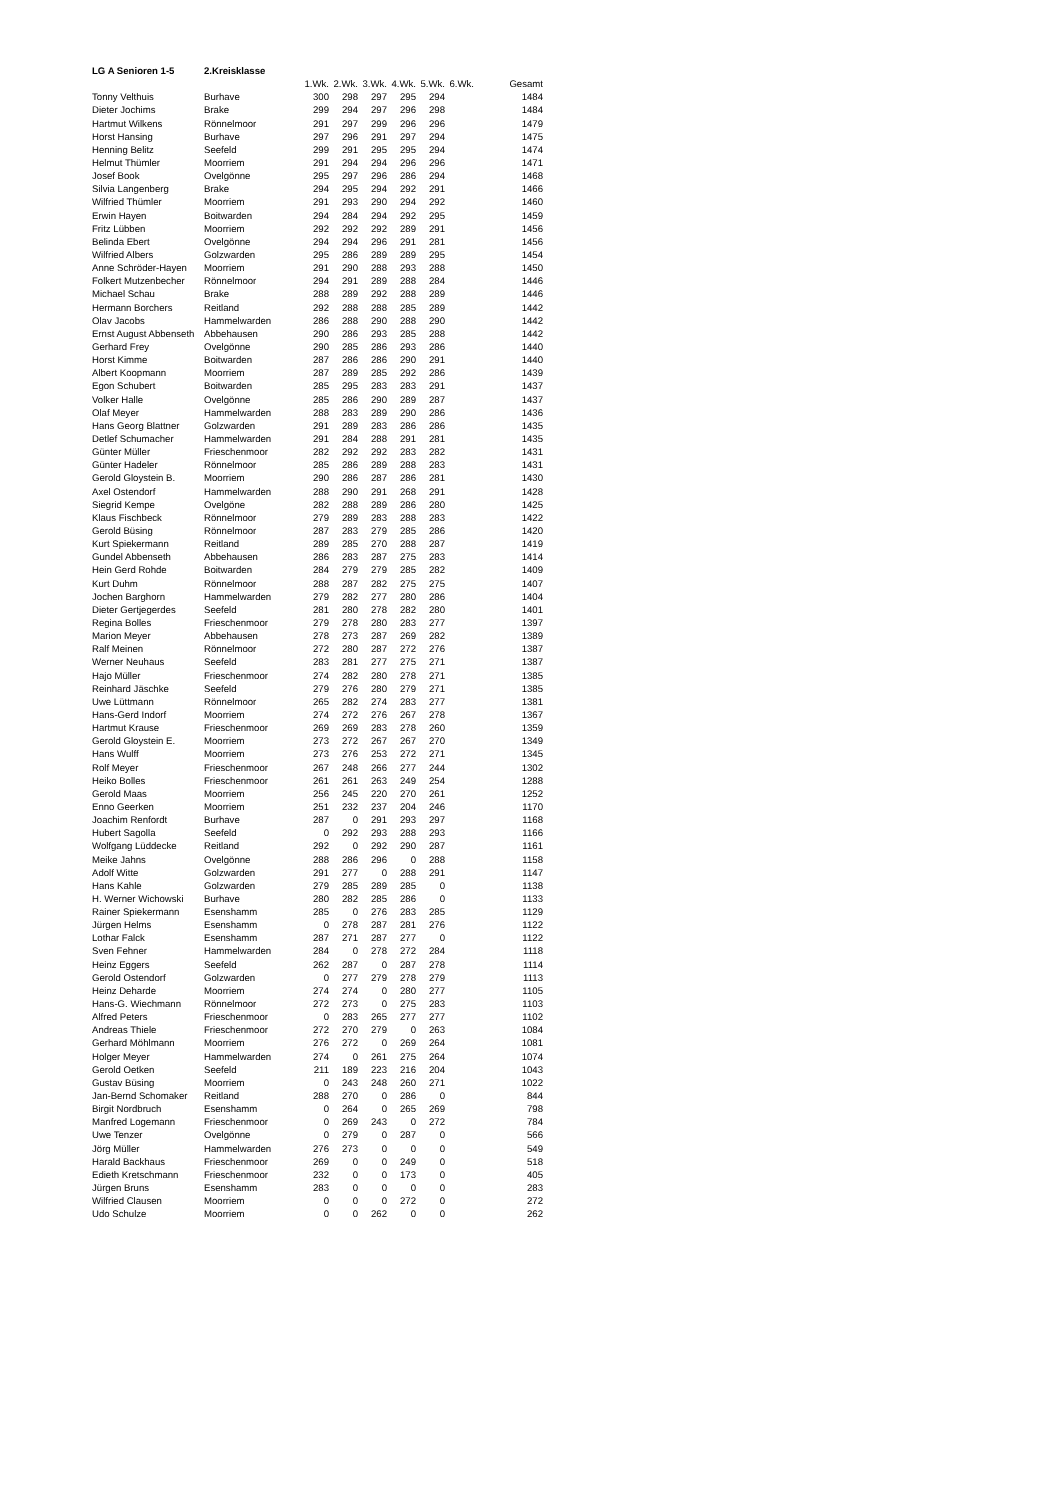| LG A Senioren 1-5 | 2.Kreisklasse | | | | | | | |
| | | 1.Wk. | 2.Wk. | 3.Wk. | 4.Wk. | 5.Wk. | 6.Wk. | Gesamt |
| Tonny Velthuis | Burhave | 300 | 298 | 297 | 295 | 294 | | 1484 |
| Dieter Jochims | Brake | 299 | 294 | 297 | 296 | 298 | | 1484 |
| Hartmut Wilkens | Rönnelmoor | 291 | 297 | 299 | 296 | 296 | | 1479 |
| Horst Hansing | Burhave | 297 | 296 | 291 | 297 | 294 | | 1475 |
| Henning Belitz | Seefeld | 299 | 291 | 295 | 295 | 294 | | 1474 |
| Helmut Thümler | Moorriem | 291 | 294 | 294 | 296 | 296 | | 1471 |
| Josef Book | Ovelgönne | 295 | 297 | 296 | 286 | 294 | | 1468 |
| Silvia Langenberg | Brake | 294 | 295 | 294 | 292 | 291 | | 1466 |
| Wilfried Thümler | Moorriem | 291 | 293 | 290 | 294 | 292 | | 1460 |
| Erwin Hayen | Boitwarden | 294 | 284 | 294 | 292 | 295 | | 1459 |
| Fritz Lübben | Moorriem | 292 | 292 | 292 | 289 | 291 | | 1456 |
| Belinda Ebert | Ovelgönne | 294 | 294 | 296 | 291 | 281 | | 1456 |
| Wilfried Albers | Golzwarden | 295 | 286 | 289 | 289 | 295 | | 1454 |
| Anne Schröder-Hayen | Moorriem | 291 | 290 | 288 | 293 | 288 | | 1450 |
| Folkert Mutzenbecher | Rönnelmoor | 294 | 291 | 289 | 288 | 284 | | 1446 |
| Michael Schau | Brake | 288 | 289 | 292 | 288 | 289 | | 1446 |
| Hermann Borchers | Reitland | 292 | 288 | 288 | 285 | 289 | | 1442 |
| Olav Jacobs | Hammelwarden | 286 | 288 | 290 | 288 | 290 | | 1442 |
| Ernst August Abbenseth | Abbehausen | 290 | 286 | 293 | 285 | 288 | | 1442 |
| Gerhard Frey | Ovelgönne | 290 | 285 | 286 | 293 | 286 | | 1440 |
| Horst Kimme | Boitwarden | 287 | 286 | 286 | 290 | 291 | | 1440 |
| Albert Koopmann | Moorriem | 287 | 289 | 285 | 292 | 286 | | 1439 |
| Egon Schubert | Boitwarden | 285 | 295 | 283 | 283 | 291 | | 1437 |
| Volker Halle | Ovelgönne | 285 | 286 | 290 | 289 | 287 | | 1437 |
| Olaf Meyer | Hammelwarden | 288 | 283 | 289 | 290 | 286 | | 1436 |
| Hans Georg Blattner | Golzwarden | 291 | 289 | 283 | 286 | 286 | | 1435 |
| Detlef Schumacher | Hammelwarden | 291 | 284 | 288 | 291 | 281 | | 1435 |
| Günter Müller | Frieschenmoor | 282 | 292 | 292 | 283 | 282 | | 1431 |
| Günter Hadeler | Rönnelmoor | 285 | 286 | 289 | 288 | 283 | | 1431 |
| Gerold Gloystein B. | Moorriem | 290 | 286 | 287 | 286 | 281 | | 1430 |
| Axel Ostendorf | Hammelwarden | 288 | 290 | 291 | 268 | 291 | | 1428 |
| Siegrid Kempe | Ovelgöne | 282 | 288 | 289 | 286 | 280 | | 1425 |
| Klaus Fischbeck | Rönnelmoor | 279 | 289 | 283 | 288 | 283 | | 1422 |
| Gerold Büsing | Rönnelmoor | 287 | 283 | 279 | 285 | 286 | | 1420 |
| Kurt Spiekermann | Reitland | 289 | 285 | 270 | 288 | 287 | | 1419 |
| Gundel Abbenseth | Abbehausen | 286 | 283 | 287 | 275 | 283 | | 1414 |
| Hein Gerd Rohde | Boitwarden | 284 | 279 | 279 | 285 | 282 | | 1409 |
| Kurt Duhm | Rönnelmoor | 288 | 287 | 282 | 275 | 275 | | 1407 |
| Jochen Barghorn | Hammelwarden | 279 | 282 | 277 | 280 | 286 | | 1404 |
| Dieter Gertjegerdes | Seefeld | 281 | 280 | 278 | 282 | 280 | | 1401 |
| Regina Bolles | Frieschenmoor | 279 | 278 | 280 | 283 | 277 | | 1397 |
| Marion Meyer | Abbehausen | 278 | 273 | 287 | 269 | 282 | | 1389 |
| Ralf Meinen | Rönnelmoor | 272 | 280 | 287 | 272 | 276 | | 1387 |
| Werner Neuhaus | Seefeld | 283 | 281 | 277 | 275 | 271 | | 1387 |
| Hajo Müller | Frieschenmoor | 274 | 282 | 280 | 278 | 271 | | 1385 |
| Reinhard Jäschke | Seefeld | 279 | 276 | 280 | 279 | 271 | | 1385 |
| Uwe Lüttmann | Rönnelmoor | 265 | 282 | 274 | 283 | 277 | | 1381 |
| Hans-Gerd Indorf | Moorriem | 274 | 272 | 276 | 267 | 278 | | 1367 |
| Hartmut Krause | Frieschenmoor | 269 | 269 | 283 | 278 | 260 | | 1359 |
| Gerold Gloystein E. | Moorriem | 273 | 272 | 267 | 267 | 270 | | 1349 |
| Hans Wulff | Moorriem | 273 | 276 | 253 | 272 | 271 | | 1345 |
| Rolf Meyer | Frieschenmoor | 267 | 248 | 266 | 277 | 244 | | 1302 |
| Heiko Bolles | Frieschenmoor | 261 | 261 | 263 | 249 | 254 | | 1288 |
| Gerold Maas | Moorriem | 256 | 245 | 220 | 270 | 261 | | 1252 |
| Enno Geerken | Moorriem | 251 | 232 | 237 | 204 | 246 | | 1170 |
| Joachim Renfordt | Burhave | 287 | 0 | 291 | 293 | 297 | | 1168 |
| Hubert Sagolla | Seefeld | 0 | 292 | 293 | 288 | 293 | | 1166 |
| Wolfgang Lüddecke | Reitland | 292 | 0 | 292 | 290 | 287 | | 1161 |
| Meike Jahns | Ovelgönne | 288 | 286 | 296 | 0 | 288 | | 1158 |
| Adolf Witte | Golzwarden | 291 | 277 | 0 | 288 | 291 | | 1147 |
| Hans Kahle | Golzwarden | 279 | 285 | 289 | 285 | 0 | | 1138 |
| H. Werner Wichowski | Burhave | 280 | 282 | 285 | 286 | 0 | | 1133 |
| Rainer Spiekermann | Esenshamm | 285 | 0 | 276 | 283 | 285 | | 1129 |
| Jürgen Helms | Esenshamm | 0 | 278 | 287 | 281 | 276 | | 1122 |
| Lothar Falck | Esenshamm | 287 | 271 | 287 | 277 | 0 | | 1122 |
| Sven Fehner | Hammelwarden | 284 | 0 | 278 | 272 | 284 | | 1118 |
| Heinz Eggers | Seefeld | 262 | 287 | 0 | 287 | 278 | | 1114 |
| Gerold Ostendorf | Golzwarden | 0 | 277 | 279 | 278 | 279 | | 1113 |
| Heinz Deharde | Moorriem | 274 | 274 | 0 | 280 | 277 | | 1105 |
| Hans-G. Wiechmann | Rönnelmoor | 272 | 273 | 0 | 275 | 283 | | 1103 |
| Alfred Peters | Frieschenmoor | 0 | 283 | 265 | 277 | 277 | | 1102 |
| Andreas Thiele | Frieschenmoor | 272 | 270 | 279 | 0 | 263 | | 1084 |
| Gerhard Möhlmann | Moorriem | 276 | 272 | 0 | 269 | 264 | | 1081 |
| Holger Meyer | Hammelwarden | 274 | 0 | 261 | 275 | 264 | | 1074 |
| Gerold Oetken | Seefeld | 211 | 189 | 223 | 216 | 204 | | 1043 |
| Gustav Büsing | Moorriem | 0 | 243 | 248 | 260 | 271 | | 1022 |
| Jan-Bernd Schomaker | Reitland | 288 | 270 | 0 | 286 | 0 | | 844 |
| Birgit Nordbruch | Esenshamm | 0 | 264 | 0 | 265 | 269 | | 798 |
| Manfred Logemann | Frieschenmoor | 0 | 269 | 243 | 0 | 272 | | 784 |
| Uwe Tenzer | Ovelgönne | 0 | 279 | 0 | 287 | 0 | | 566 |
| Jörg Müller | Hammelwarden | 276 | 273 | 0 | 0 | 0 | | 549 |
| Harald Backhaus | Frieschenmoor | 269 | 0 | 0 | 249 | 0 | | 518 |
| Edieth Kretschmann | Frieschenmoor | 232 | 0 | 0 | 173 | 0 | | 405 |
| Jürgen Bruns | Esenshamm | 283 | 0 | 0 | 0 | 0 | | 283 |
| Wilfried Clausen | Moorriem | 0 | 0 | 0 | 272 | 0 | | 272 |
| Udo Schulze | Moorriem | 0 | 0 | 262 | 0 | 0 | | 262 |